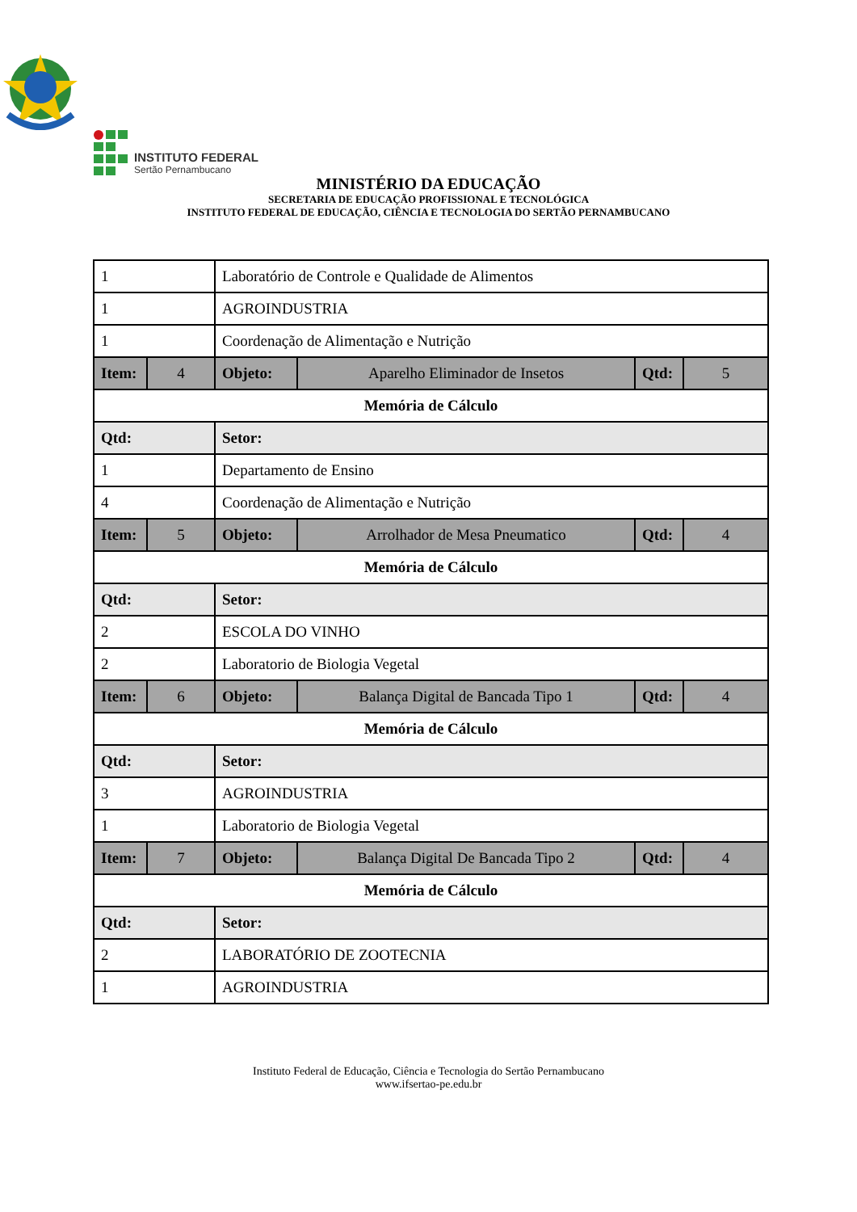INSTITUTO FEDERAL
Sertão Pernambucano
MINISTÉRIO DA EDUCAÇÃO
SECRETARIA DE EDUCAÇÃO PROFISSIONAL E TECNOLÓGICA
INSTITUTO FEDERAL DE EDUCAÇÃO, CIÊNCIA E TECNOLOGIA DO SERTÃO PERNAMBUCANO
| 1 | | Laboratório de Controle e Qualidade de Alimentos | | | |
| 1 | | AGROINDUSTRIA | | | |
| 1 | | Coordenação de Alimentação e Nutrição | | | |
| Item: | 4 | Objeto: | Aparelho Eliminador de Insetos | Qtd: | 5 |
| Memória de Cálculo | | | | | |
| Qtd: | | Setor: | | | |
| 1 | | Departamento de Ensino | | | |
| 4 | | Coordenação de Alimentação e Nutrição | | | |
| Item: | 5 | Objeto: | Arrolhador de Mesa Pneumatico | Qtd: | 4 |
| Memória de Cálculo | | | | | |
| Qtd: | | Setor: | | | |
| 2 | | ESCOLA DO VINHO | | | |
| 2 | | Laboratorio de Biologia Vegetal | | | |
| Item: | 6 | Objeto: | Balança Digital de Bancada Tipo 1 | Qtd: | 4 |
| Memória de Cálculo | | | | | |
| Qtd: | | Setor: | | | |
| 3 | | AGROINDUSTRIA | | | |
| 1 | | Laboratorio de Biologia Vegetal | | | |
| Item: | 7 | Objeto: | Balança Digital De Bancada Tipo 2 | Qtd: | 4 |
| Memória de Cálculo | | | | | |
| Qtd: | | Setor: | | | |
| 2 | | LABORATÓRIO DE ZOOTECNIA | | | |
| 1 | | AGROINDUSTRIA | | | |
Instituto Federal de Educação, Ciência e Tecnologia do Sertão Pernambucano
www.ifsertao-pe.edu.br